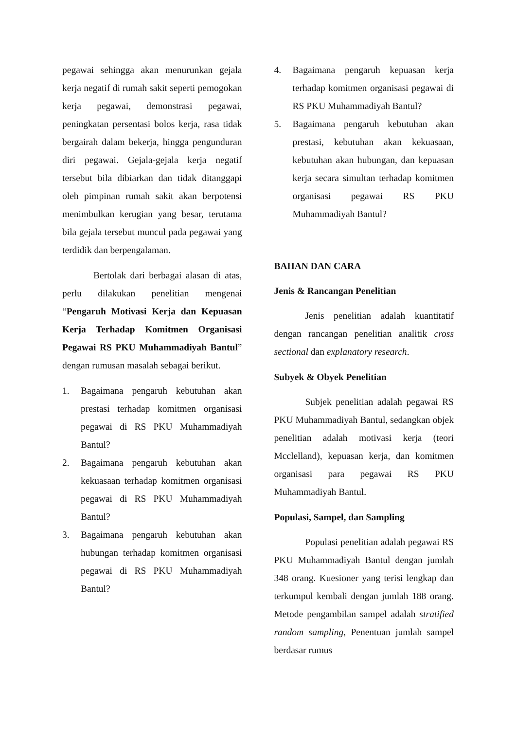pegawai sehingga akan menurunkan gejala kerja negatif di rumah sakit seperti pemogokan kerja pegawai, demonstrasi pegawai, peningkatan persentasi bolos kerja, rasa tidak bergairah dalam bekerja, hingga pengunduran diri pegawai. Gejala-gejala kerja negatif tersebut bila dibiarkan dan tidak ditanggapi oleh pimpinan rumah sakit akan berpotensi menimbulkan kerugian yang besar, terutama bila gejala tersebut muncul pada pegawai yang terdidik dan berpengalaman.
Bertolak dari berbagai alasan di atas, perlu dilakukan penelitian mengenai “Pengaruh Motivasi Kerja dan Kepuasan Kerja Terhadap Komitmen Organisasi Pegawai RS PKU Muhammadiyah Bantul” dengan rumusan masalah sebagai berikut.
1. Bagaimana pengaruh kebutuhan akan prestasi terhadap komitmen organisasi pegawai di RS PKU Muhammadiyah Bantul?
2. Bagaimana pengaruh kebutuhan akan kekuasaan terhadap komitmen organisasi pegawai di RS PKU Muhammadiyah Bantul?
3. Bagaimana pengaruh kebutuhan akan hubungan terhadap komitmen organisasi pegawai di RS PKU Muhammadiyah Bantul?
4. Bagaimana pengaruh kepuasan kerja terhadap komitmen organisasi pegawai di RS PKU Muhammadiyah Bantul?
5. Bagaimana pengaruh kebutuhan akan prestasi, kebutuhan akan kekuasaan, kebutuhan akan hubungan, dan kepuasan kerja secara simultan terhadap komitmen organisasi pegawai RS PKU Muhammadiyah Bantul?
BAHAN DAN CARA
Jenis & Rancangan Penelitian
Jenis penelitian adalah kuantitatif dengan rancangan penelitian analitik cross sectional dan explanatory research.
Subyek & Obyek Penelitian
Subjek penelitian adalah pegawai RS PKU Muhammadiyah Bantul, sedangkan objek penelitian adalah motivasi kerja (teori Mcclelland), kepuasan kerja, dan komitmen organisasi para pegawai RS PKU Muhammadiyah Bantul.
Populasi, Sampel, dan Sampling
Populasi penelitian adalah pegawai RS PKU Muhammadiyah Bantul dengan jumlah 348 orang. Kuesioner yang terisi lengkap dan terkumpul kembali dengan jumlah 188 orang. Metode pengambilan sampel adalah stratified random sampling, Penentuan jumlah sampel berdasar rumus